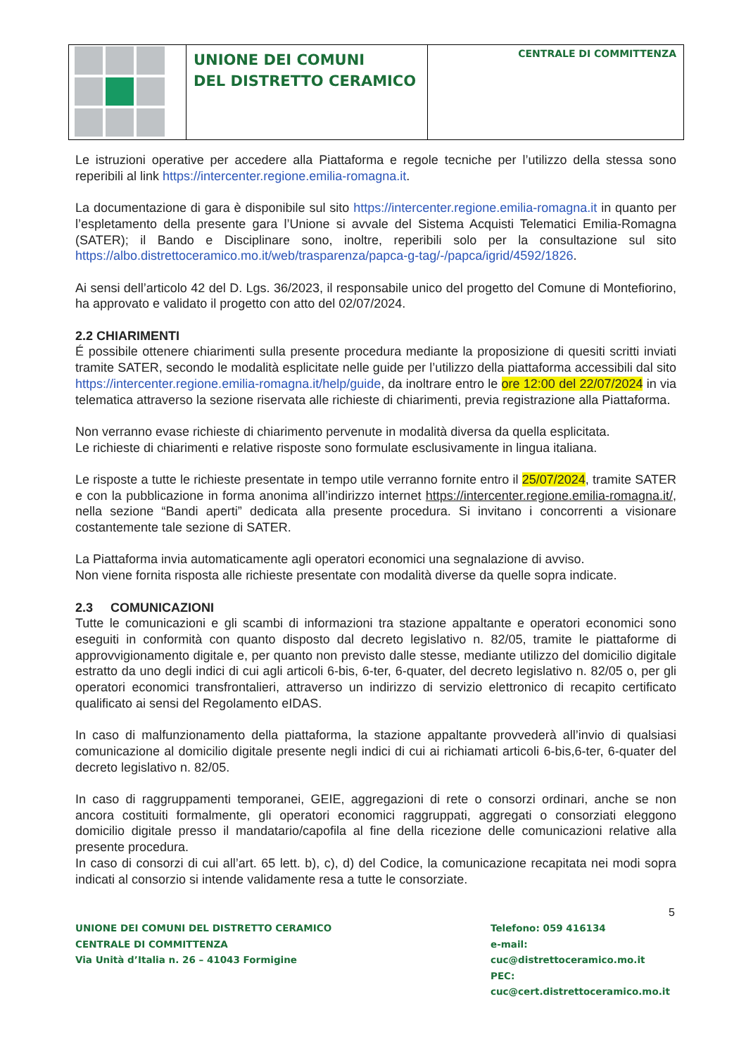UNIONE DEI COMUNI
DEL DISTRETTO CERAMICO
CENTRALE DI COMMITTENZA
Le istruzioni operative per accedere alla Piattaforma e regole tecniche per l’utilizzo della stessa sono reperibili al link https://intercenter.regione.emilia-romagna.it.
La documentazione di gara è disponibile sul sito https://intercenter.regione.emilia-romagna.it in quanto per l’espletamento della presente gara l’Unione si avvale del Sistema Acquisti Telematici Emilia-Romagna (SATER); il Bando e Disciplinare sono, inoltre, reperibili solo per la consultazione sul sito https://albo.distrettoceramico.mo.it/web/trasparenza/papca-g-tag/-/papca/igrid/4592/1826.
Ai sensi dell’articolo 42 del D. Lgs. 36/2023, il responsabile unico del progetto del Comune di Montefiorino, ha approvato e validato il progetto con atto del 02/07/2024.
2.2 CHIARIMENTI
É possibile ottenere chiarimenti sulla presente procedura mediante la proposizione di quesiti scritti inviati tramite SATER, secondo le modalità esplicitate nelle guide per l’utilizzo della piattaforma accessibili dal sito https://intercenter.regione.emilia-romagna.it/help/guide, da inoltrare entro le ore 12:00 del 22/07/2024 in via telematica attraverso la sezione riservata alle richieste di chiarimenti, previa registrazione alla Piattaforma.
Non verranno evase richieste di chiarimento pervenute in modalità diversa da quella esplicitata.
Le richieste di chiarimenti e relative risposte sono formulate esclusivamente in lingua italiana.
Le risposte a tutte le richieste presentate in tempo utile verranno fornite entro il 25/07/2024, tramite SATER e con la pubblicazione in forma anonima all’indirizzo internet https://intercenter.regione.emilia-romagna.it/, nella sezione “Bandi aperti” dedicata alla presente procedura. Si invitano i concorrenti a visionare costantemente tale sezione di SATER.
La Piattaforma invia automaticamente agli operatori economici una segnalazione di avviso.
Non viene fornita risposta alle richieste presentate con modalità diverse da quelle sopra indicate.
2.3 COMUNICAZIONI
Tutte le comunicazioni e gli scambi di informazioni tra stazione appaltante e operatori economici sono eseguiti in conformità con quanto disposto dal decreto legislativo n. 82/05, tramite le piattaforme di approvvigionamento digitale e, per quanto non previsto dalle stesse, mediante utilizzo del domicilio digitale estratto da uno degli indici di cui agli articoli 6-bis, 6-ter, 6-quater, del decreto legislativo n. 82/05 o, per gli operatori economici transfrontalieri, attraverso un indirizzo di servizio elettronico di recapito certificato qualificato ai sensi del Regolamento eIDAS.
In caso di malfunzionamento della piattaforma, la stazione appaltante provvederà all’invio di qualsiasi comunicazione al domicilio digitale presente negli indici di cui ai richiamati articoli 6-bis,6-ter, 6-quater del decreto legislativo n. 82/05.
In caso di raggruppamenti temporanei, GEIE, aggregazioni di rete o consorzi ordinari, anche se non ancora costituiti formalmente, gli operatori economici raggruppati, aggregati o consorziati eleggono domicilio digitale presso il mandatario/capofila al fine della ricezione delle comunicazioni relative alla presente procedura.
In caso di consorzi di cui all’art. 65 lett. b), c), d) del Codice, la comunicazione recapitata nei modi sopra indicati al consorzio si intende validamente resa a tutte le consorziate.
5
UNIONE DEI COMUNI DEL DISTRETTO CERAMICO
CENTRALE DI COMMITTENZA
Via Unità d’Italia n. 26 – 41043 Formigine
Telefono: 059 416134
e-mail: cuc@distrettoceramico.mo.it
PEC: cuc@cert.distrettoceramico.mo.it